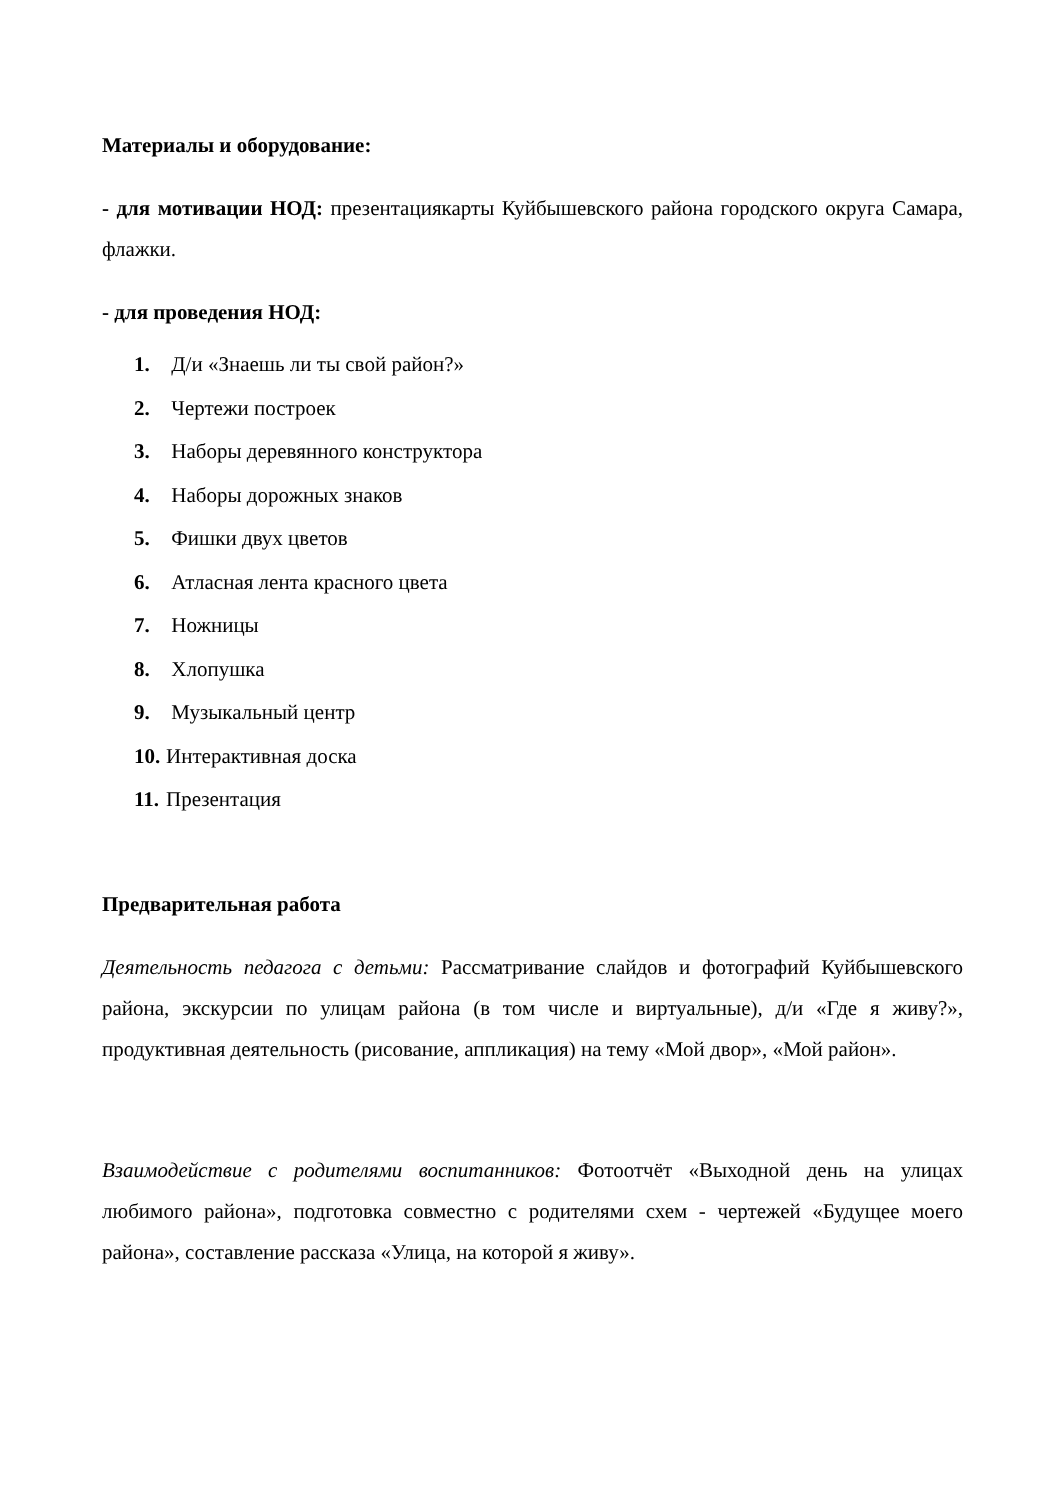Материалы и оборудование:
- для мотивации НОД: презентациякарты Куйбышевского района городского округа Самара, флажки.
- для проведения НОД:
1. Д/и «Знаешь ли ты свой район?»
2. Чертежи построек
3. Наборы деревянного конструктора
4. Наборы дорожных знаков
5. Фишки двух цветов
6. Атласная лента красного цвета
7. Ножницы
8. Хлопушка
9. Музыкальный центр
10. Интерактивная доска
11. Презентация
Предварительная работа
Деятельность педагога с детьми: Рассматривание слайдов и фотографий Куйбышевского района, экскурсии по улицам района (в том числе и виртуальные), д/и «Где я живу?», продуктивная деятельность (рисование, аппликация) на тему «Мой двор», «Мой район».
Взаимодействие с родителями воспитанников: Фотоотчёт «Выходной день на улицах любимого района», подготовка совместно с родителями схем - чертежей «Будущее моего района», составление рассказа «Улица, на которой я живу».